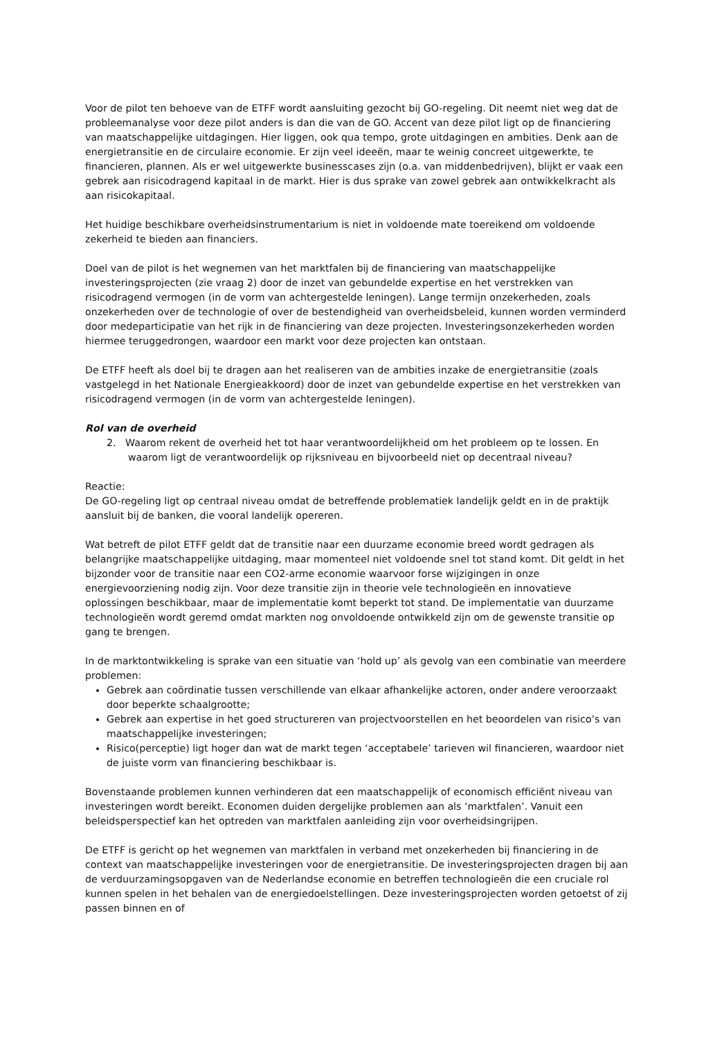Voor de pilot ten behoeve van de ETFF wordt aansluiting gezocht bij GO-regeling. Dit neemt niet weg dat de probleemanalyse voor deze pilot anders is dan die van de GO. Accent van deze pilot ligt op de financiering van maatschappelijke uitdagingen. Hier liggen, ook qua tempo, grote uitdagingen en ambities. Denk aan de energietransitie en de circulaire economie. Er zijn veel ideeën, maar te weinig concreet uitgewerkte, te financieren, plannen. Als er wel uitgewerkte businesscases zijn (o.a. van middenbedrijven), blijkt er vaak een gebrek aan risicodragend kapitaal in de markt. Hier is dus sprake van zowel gebrek aan ontwikkelkracht als aan risicokapitaal.
Het huidige beschikbare overheidsinstrumentarium is niet in voldoende mate toereikend om voldoende zekerheid te bieden aan financiers.
Doel van de pilot is het wegnemen van het marktfalen bij de financiering van maatschappelijke investeringsprojecten (zie vraag 2) door de inzet van gebundelde expertise en het verstrekken van risicodragend vermogen (in de vorm van achtergestelde leningen). Lange termijn onzekerheden, zoals onzekerheden over de technologie of over de bestendigheid van overheidsbeleid, kunnen worden verminderd door medeparticipatie van het rijk in de financiering van deze projecten. Investeringsonzekerheden worden hiermee teruggedrongen, waardoor een markt voor deze projecten kan ontstaan.
De ETFF heeft als doel bij te dragen aan het realiseren van de ambities inzake de energietransitie (zoals vastgelegd in het Nationale Energieakkoord) door de inzet van gebundelde expertise en het verstrekken van risicodragend vermogen (in de vorm van achtergestelde leningen).
Rol van de overheid
2. Waarom rekent de overheid het tot haar verantwoordelijkheid om het probleem op te lossen. En waarom ligt de verantwoordelijk op rijksniveau en bijvoorbeeld niet op decentraal niveau?
Reactie:
De GO-regeling ligt op centraal niveau omdat de betreffende problematiek landelijk geldt en in de praktijk aansluit bij de banken, die vooral landelijk opereren.
Wat betreft de pilot ETFF geldt dat de transitie naar een duurzame economie breed wordt gedragen als belangrijke maatschappelijke uitdaging, maar momenteel niet voldoende snel tot stand komt. Dit geldt in het bijzonder voor de transitie naar een CO2-arme economie waarvoor forse wijzigingen in onze energievoorziening nodig zijn. Voor deze transitie zijn in theorie vele technologieën en innovatieve oplossingen beschikbaar, maar de implementatie komt beperkt tot stand. De implementatie van duurzame technologieën wordt geremd omdat markten nog onvoldoende ontwikkeld zijn om de gewenste transitie op gang te brengen.
In de marktontwikkeling is sprake van een situatie van ‘hold up’ als gevolg van een combinatie van meerdere problemen:
Gebrek aan coördinatie tussen verschillende van elkaar afhankelijke actoren, onder andere veroorzaakt door beperkte schaalgrootte;
Gebrek aan expertise in het goed structureren van projectvoorstellen en het beoordelen van risico’s van maatschappelijke investeringen;
Risico(perceptie) ligt hoger dan wat de markt tegen ‘acceptabele’ tarieven wil financieren, waardoor niet de juiste vorm van financiering beschikbaar is.
Bovenstaande problemen kunnen verhinderen dat een maatschappelijk of economisch efficiënt niveau van investeringen wordt bereikt. Economen duiden dergelijke problemen aan als ‘marktfalen’. Vanuit een beleidsperspectief kan het optreden van marktfalen aanleiding zijn voor overheidsingrijpen.
De ETFF is gericht op het wegnemen van marktfalen in verband met onzekerheden bij financiering in de context van maatschappelijke investeringen voor de energietransitie. De investeringsprojecten dragen bij aan de verduurzamingsopgaven van de Nederlandse economie en betreffen technologieën die een cruciale rol kunnen spelen in het behalen van de energiedoelstellingen. Deze investeringsprojecten worden getoetst of zij passen binnen en of